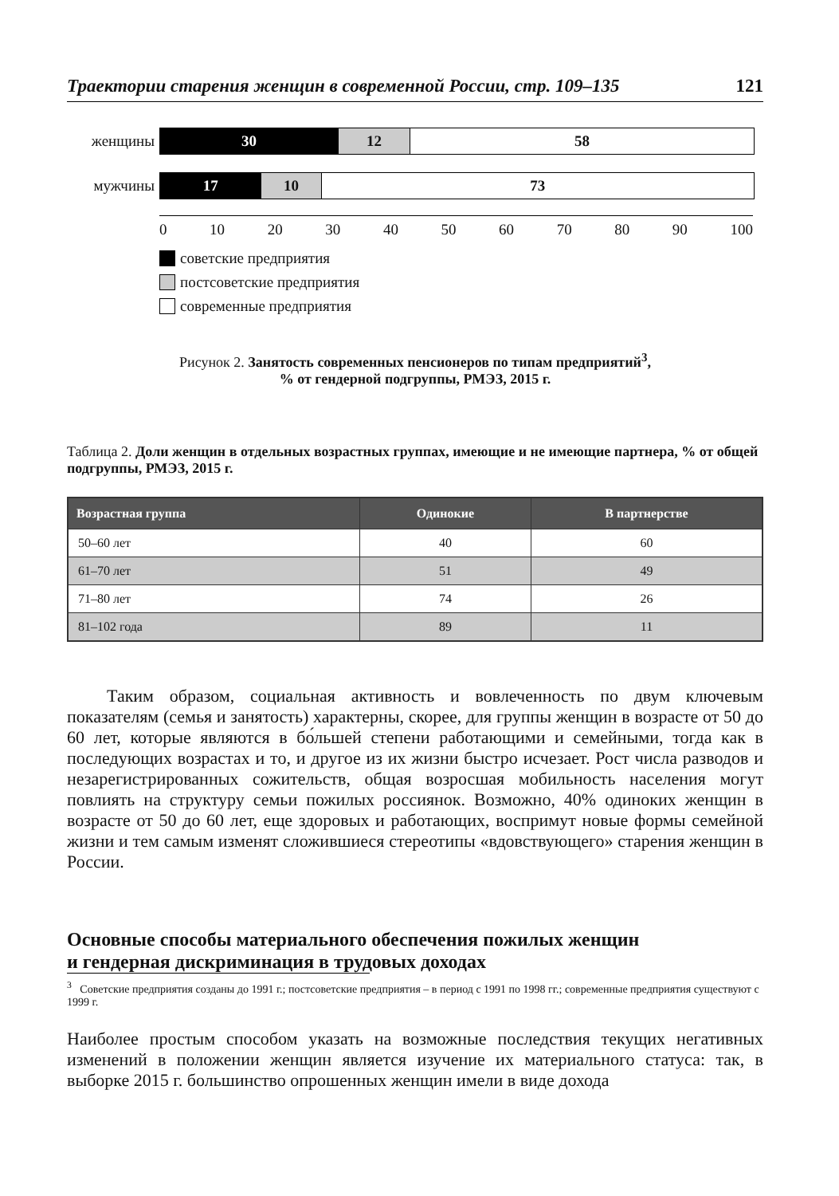Траектории старения женщин в современной России, стр. 109–135 121
женщины
30 12 58
мужчины
17 10 73
0 10 20 30 40 50 60 70 80 90 100
советские предприятия
постсоветские предприятия
современные предприятия
Рисунок 2. Занятость современных пенсионеров по типам предприятий<sup>3</sup>,
% от гендерной подгруппы, РМЭЗ, 2015 г.
Таблица 2. Доли женщин в отдельных возрастных группах, имеющие и не имеющие партнера, % от общей подгруппы, РМЭЗ, 2015 г.
| Возрастная группа | Одинокие | В партнерстве |
| --- | --- | --- |
| 50–60 лет | 40 | 60 |
| 61–70 лет | 51 | 49 |
| 71–80 лет | 74 | 26 |
| 81–102 года | 89 | 11 |
Таким образом, социальная активность и вовлеченность по двум ключевым показателям (семья и занятость) характерны, скорее, для группы женщин в возрасте от 50 до 60 лет, которые являются в бо́льшей степени работающими и семейными, тогда как в последующих возрастах и то, и другое из их жизни быстро исчезает. Рост числа разводов и незарегистрированных сожительств, общая возросшая мобильность населения могут повлиять на структуру семьи пожилых россиянок. Возможно, 40% одиноких женщин в возрасте от 50 до 60 лет, еще здоровых и работающих, воспримут новые формы семейной жизни и тем самым изменят сложившиеся стереотипы «вдовствующего» старения женщин в России.
Основные способы материального обеспечения пожилых женщин
и гендерная дискриминация в трудовых доходах
Наиболее простым способом указать на возможные последствия текущих негативных изменений в положении женщин является изучение их материального статуса: так, в выборке 2015 г. большинство опрошенных женщин имели в виде дохода
<sup>3</sup> Советские предприятия созданы до 1991 г.; постсоветские предприятия – в период с 1991 по 1998 гг.; современные предприятия существуют с 1999 г.